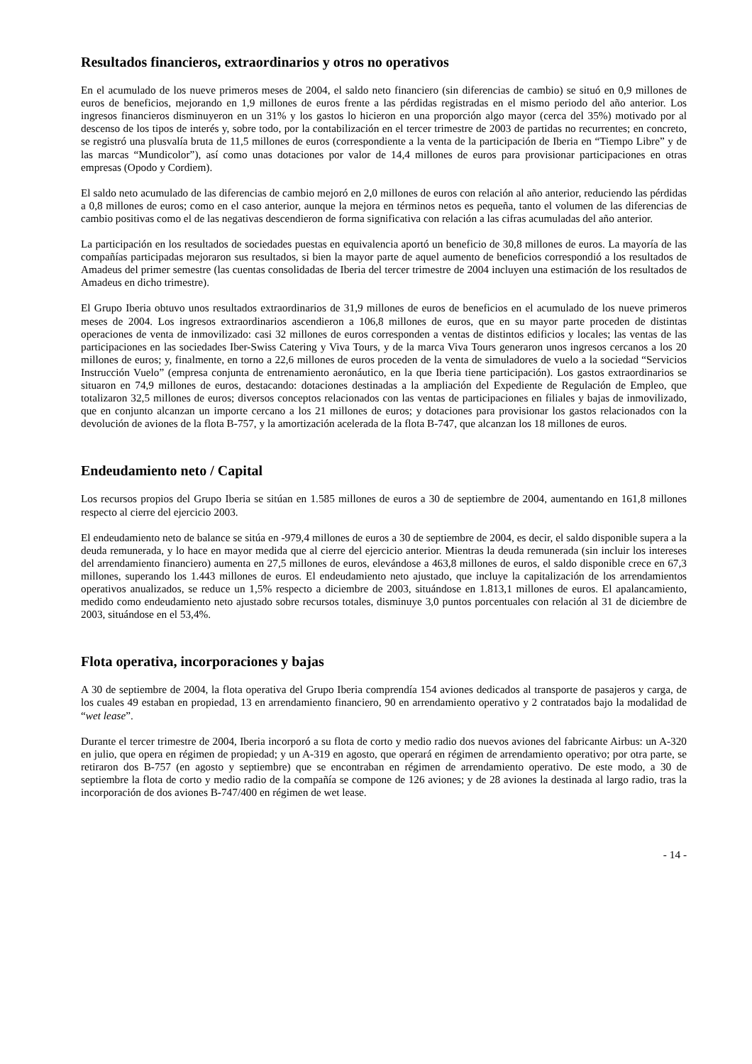Resultados financieros, extraordinarios y otros no operativos
En el acumulado de los nueve primeros meses de 2004, el saldo neto financiero (sin diferencias de cambio) se situó en 0,9 millones de euros de beneficios, mejorando en 1,9 millones de euros frente a las pérdidas registradas en el mismo periodo del año anterior. Los ingresos financieros disminuyeron en un 31% y los gastos lo hicieron en una proporción algo mayor (cerca del 35%) motivado por al descenso de los tipos de interés y, sobre todo, por la contabilización en el tercer trimestre de 2003 de partidas no recurrentes; en concreto, se registró una plusvalía bruta de 11,5 millones de euros (correspondiente a la venta de la participación de Iberia en “Tiempo Libre” y de las marcas “Mundicolor”), así como unas dotaciones por valor de 14,4 millones de euros para provisionar participaciones en otras empresas (Opodo y Cordiem).
El saldo neto acumulado de las diferencias de cambio mejoró en 2,0 millones de euros con relación al año anterior, reduciendo las pérdidas a 0,8 millones de euros; como en el caso anterior, aunque la mejora en términos netos es pequeña, tanto el volumen de las diferencias de cambio positivas como el de las negativas descendieron de forma significativa con relación a las cifras acumuladas del año anterior.
La participación en los resultados de sociedades puestas en equivalencia aportó un beneficio de 30,8 millones de euros. La mayoría de las compañías participadas mejoraron sus resultados, si bien la mayor parte de aquel aumento de beneficios correspondió a los resultados de Amadeus del primer semestre (las cuentas consolidadas de Iberia del tercer trimestre de 2004 incluyen una estimación de los resultados de Amadeus en dicho trimestre).
El Grupo Iberia obtuvo unos resultados extraordinarios de 31,9 millones de euros de beneficios en el acumulado de los nueve primeros meses de 2004. Los ingresos extraordinarios ascendieron a 106,8 millones de euros, que en su mayor parte proceden de distintas operaciones de venta de inmovilizado: casi 32 millones de euros corresponden a ventas de distintos edificios y locales; las ventas de las participaciones en las sociedades Iber-Swiss Catering y Viva Tours, y de la marca Viva Tours generaron unos ingresos cercanos a los 20 millones de euros; y, finalmente, en torno a 22,6 millones de euros proceden de la venta de simuladores de vuelo a la sociedad “Servicios Instrucción Vuelo” (empresa conjunta de entrenamiento aeronáutico, en la que Iberia tiene participación). Los gastos extraordinarios se situaron en 74,9 millones de euros, destacando: dotaciones destinadas a la ampliación del Expediente de Regulación de Empleo, que totalizaron 32,5 millones de euros; diversos conceptos relacionados con las ventas de participaciones en filiales y bajas de inmovilizado, que en conjunto alcanzan un importe cercano a los 21 millones de euros; y dotaciones para provisionar los gastos relacionados con la devolución de aviones de la flota B-757, y la amortización acelerada de la flota B-747, que alcanzan los 18 millones de euros.
Endeudamiento neto / Capital
Los recursos propios del Grupo Iberia se sitúan en 1.585 millones de euros a 30 de septiembre de 2004, aumentando en 161,8 millones respecto al cierre del ejercicio 2003.
El endeudamiento neto de balance se sitúa en -979,4 millones de euros a 30 de septiembre de 2004, es decir, el saldo disponible supera a la deuda remunerada, y lo hace en mayor medida que al cierre del ejercicio anterior. Mientras la deuda remunerada (sin incluir los intereses del arrendamiento financiero) aumenta en 27,5 millones de euros, elevándose a 463,8 millones de euros, el saldo disponible crece en 67,3 millones, superando los 1.443 millones de euros. El endeudamiento neto ajustado, que incluye la capitalización de los arrendamientos operativos anualizados, se reduce un 1,5% respecto a diciembre de 2003, situándose en 1.813,1 millones de euros. El apalancamiento, medido como endeudamiento neto ajustado sobre recursos totales, disminuye 3,0 puntos porcentuales con relación al 31 de diciembre de 2003, situándose en el 53,4%.
Flota operativa, incorporaciones y bajas
A 30 de septiembre de 2004, la flota operativa del Grupo Iberia comprendía 154 aviones dedicados al transporte de pasajeros y carga, de los cuales 49 estaban en propiedad, 13 en arrendamiento financiero, 90 en arrendamiento operativo y 2 contratados bajo la modalidad de “wet lease”.
Durante el tercer trimestre de 2004, Iberia incorporó a su flota de corto y medio radio dos nuevos aviones del fabricante Airbus: un A-320 en julio, que opera en régimen de propiedad; y un A-319 en agosto, que operará en régimen de arrendamiento operativo; por otra parte, se retiraron dos B-757 (en agosto y septiembre) que se encontraban en régimen de arrendamiento operativo. De este modo, a 30 de septiembre la flota de corto y medio radio de la compañía se compone de 126 aviones; y de 28 aviones la destinada al largo radio, tras la incorporación de dos aviones B-747/400 en régimen de wet lease.
- 14 -